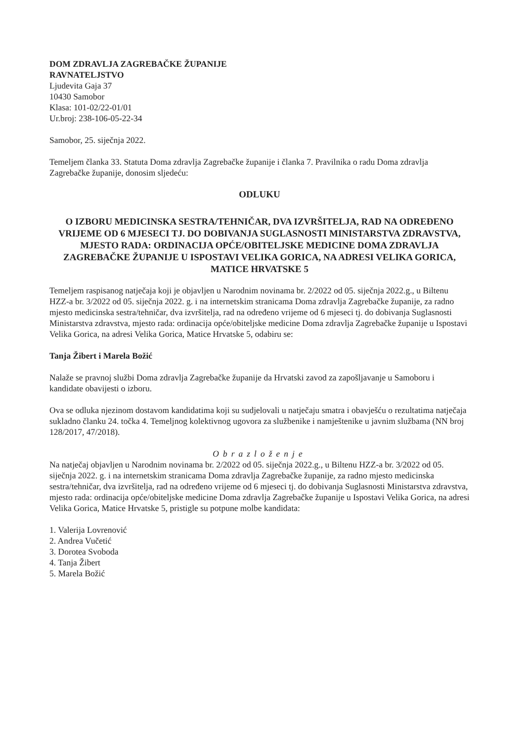DOM ZDRAVLJA ZAGREBAČKE ŽUPANIJE
RAVNATELJSTVO
Ljudevita Gaja 37
10430 Samobor
Klasa: 101-02/22-01/01
Ur.broj: 238-106-05-22-34
Samobor, 25. siječnja 2022.
Temeljem članka 33. Statuta Doma zdravlja Zagrebačke županije i članka 7. Pravilnika o radu Doma zdravlja Zagrebačke županije, donosim sljedeću:
ODLUKU
O IZBORU MEDICINSKA SESTRA/TEHNIČAR, DVA IZVRŠITELJA, RAD NA ODREĐENO VRIJEME OD 6 MJESECI TJ. DO DOBIVANJA SUGLASNOSTI MINISTARSTVA ZDRAVSTVA, MJESTO RADA: ORDINACIJA OPĆE/OBITELJSKE MEDICINE DOMA ZDRAVLJA ZAGREBAČKE ŽUPANIJE U ISPOSTAVI VELIKA GORICA, NA ADRESI VELIKA GORICA, MATICE HRVATSKE 5
Temeljem raspisanog natječaja koji je objavljen u Narodnim novinama br. 2/2022 od 05. siječnja 2022.g., u Biltenu HZZ-a br. 3/2022 od 05. siječnja 2022. g. i na internetskim stranicama Doma zdravlja Zagrebačke županije, za radno mjesto medicinska sestra/tehničar, dva izvršitelja, rad na određeno vrijeme od 6 mjeseci tj. do dobivanja Suglasnosti Ministarstva zdravstva, mjesto rada: ordinacija opće/obiteljske medicine Doma zdravlja Zagrebačke županije u Ispostavi Velika Gorica, na adresi Velika Gorica, Matice Hrvatske 5, odabiru se:
Tanja Žibert i Marela Božić
Nalaže se pravnoj službi Doma zdravlja Zagrebačke županije da Hrvatski zavod za zapošljavanje u Samoboru i kandidate obavijesti o izboru.
Ova se odluka njezinom dostavom kandidatima koji su sudjelovali u natječaju smatra i obavješću o rezultatima natječaja sukladno članku 24. točka 4. Temeljnog kolektivnog ugovora za službenike i namještenike u javnim službama (NN broj 128/2017, 47/2018).
Obrazloženje
Na natječaj objavljen u Narodnim novinama br. 2/2022 od 05. siječnja 2022.g., u Biltenu HZZ-a br. 3/2022 od 05. siječnja 2022. g. i na internetskim stranicama Doma zdravlja Zagrebačke županije, za radno mjesto medicinska sestra/tehničar, dva izvršitelja, rad na određeno vrijeme od 6 mjeseci tj. do dobivanja Suglasnosti Ministarstva zdravstva, mjesto rada: ordinacija opće/obiteljske medicine Doma zdravlja Zagrebačke županije u Ispostavi Velika Gorica, na adresi Velika Gorica, Matice Hrvatske 5, pristigle su potpune molbe kandidata:
1. Valerija Lovrenović
2. Andrea Vučetić
3. Dorotea Svoboda
4. Tanja Žibert
5. Marela Božić